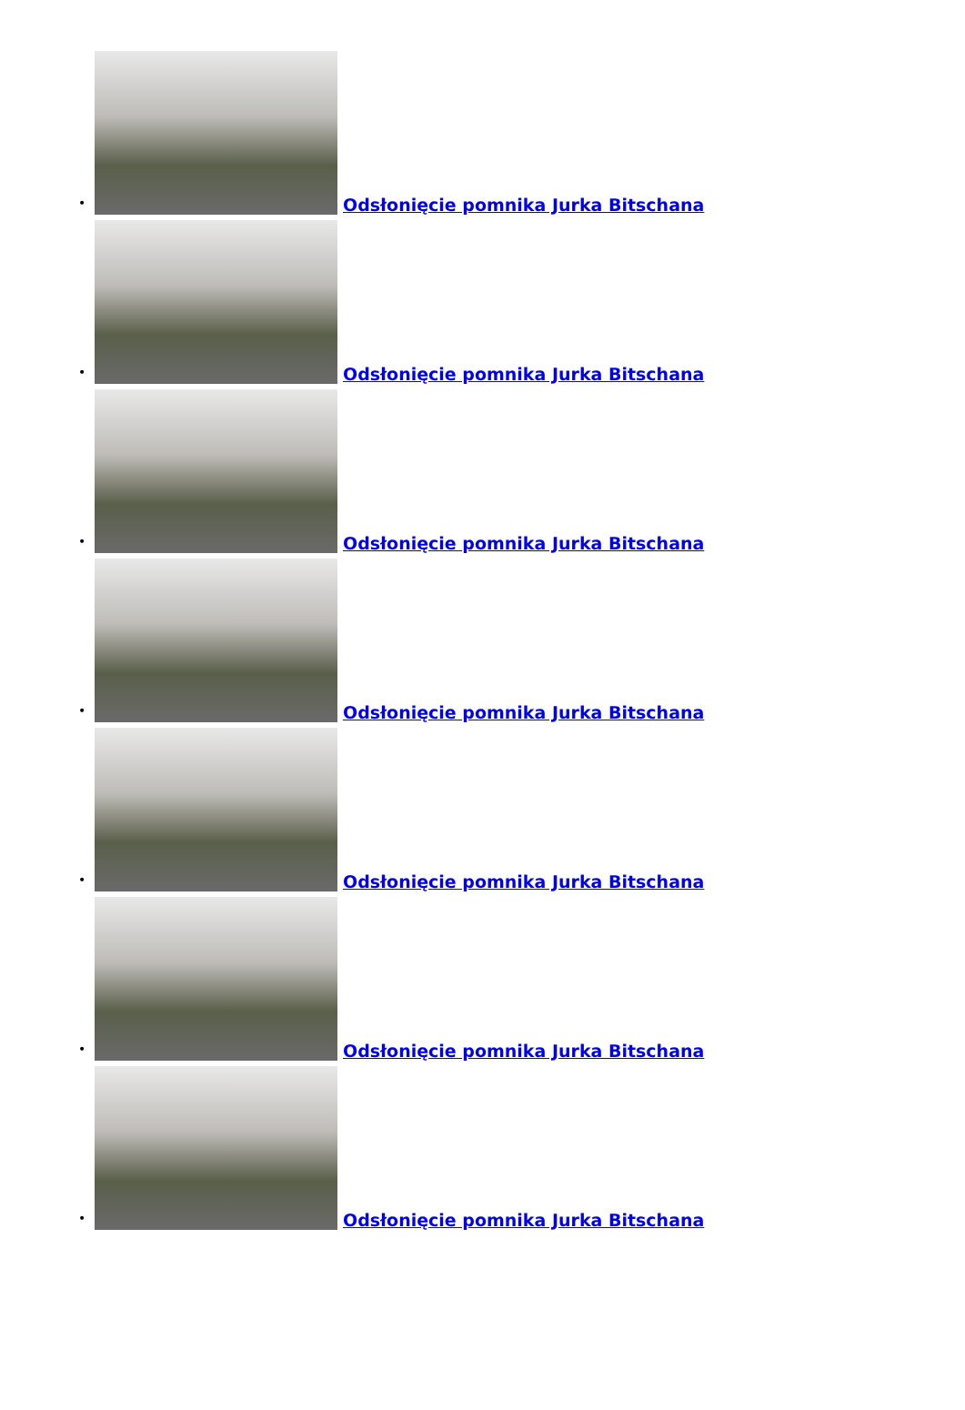•
Odsłonięcie pomnika Jurka Bitschana
•
Odsłonięcie pomnika Jurka Bitschana
•
Odsłonięcie pomnika Jurka Bitschana
•
Odsłonięcie pomnika Jurka Bitschana
•
Odsłonięcie pomnika Jurka Bitschana
•
Odsłonięcie pomnika Jurka Bitschana
•
Odsłonięcie pomnika Jurka Bitschana